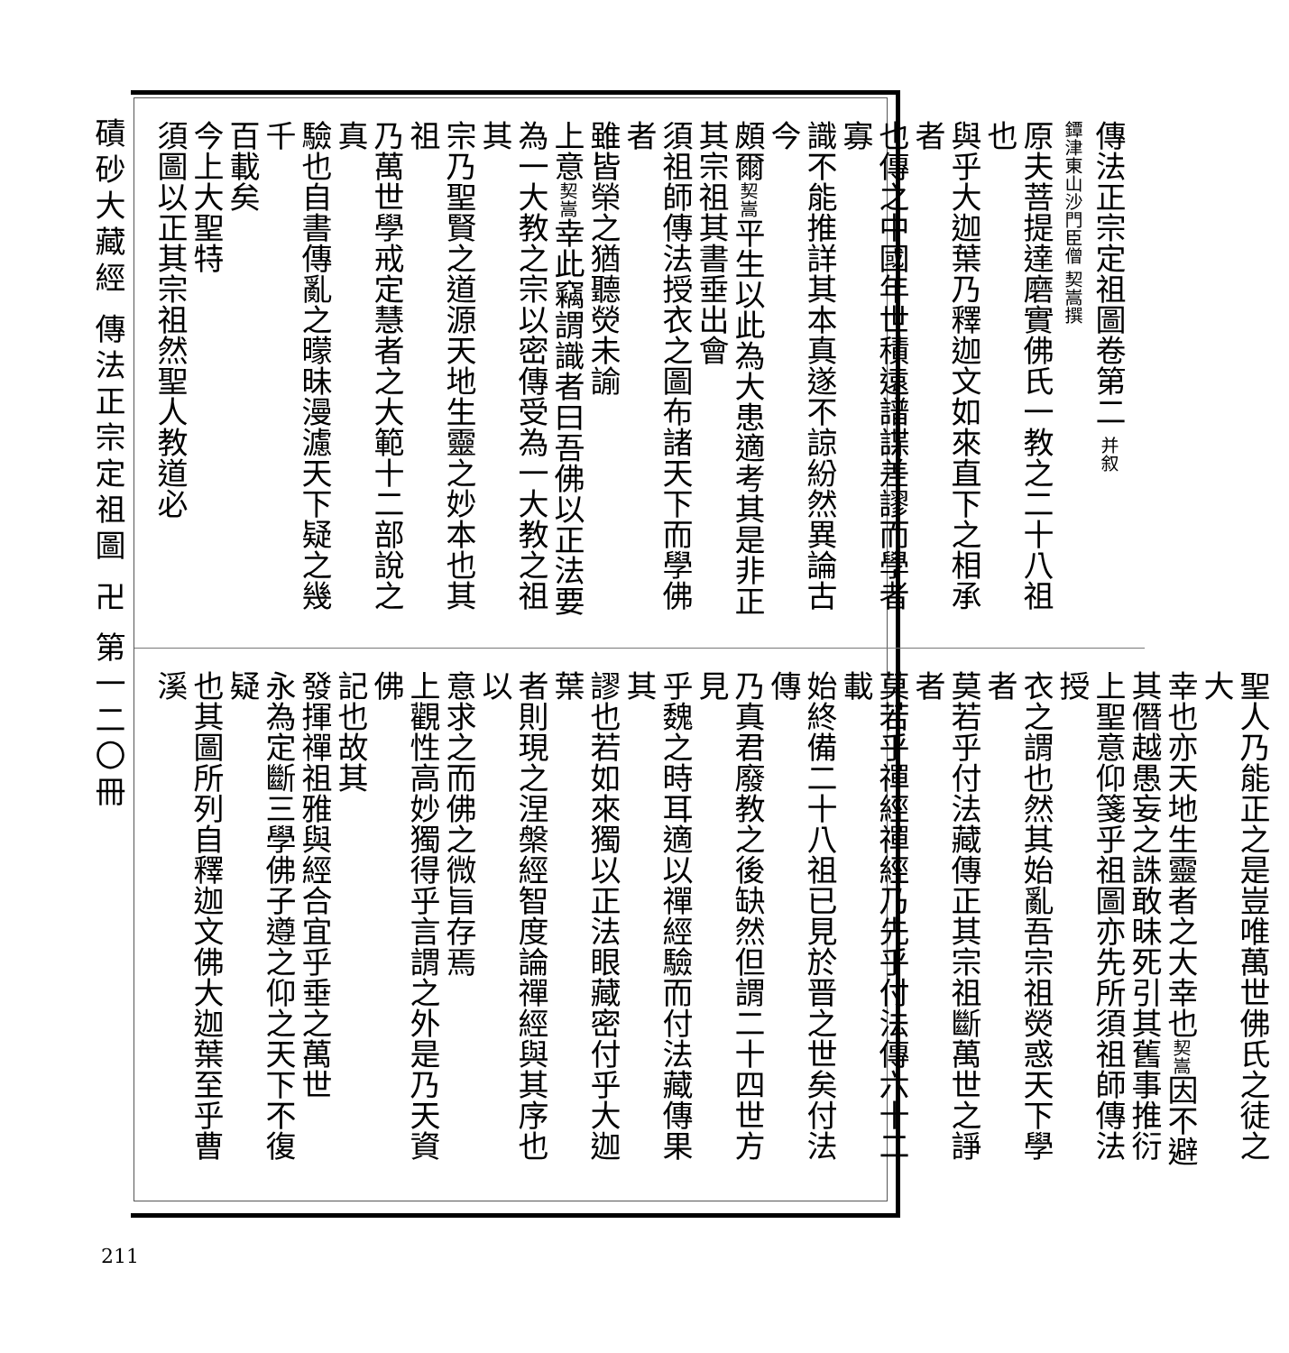磧砂大藏經 傳法正宗定祖圖 卍 第一二〇冊
傳法正宗定祖圖卷第二 并叙
鐔津東山沙門臣僧 契嵩撰
原夫菩提達磨實佛氏一教之二十八祖也
與乎大迦葉乃釋迦文如來直下之相承者
也傳之中國年世積遠譜諜差謬而學者寡
識不能推詳其本真遂不諒紛然異論古今
頗爾契嵩平生以此為大患適考其是非正
其宗祖其書垂出會
須祖師傳法授衣之圖布諸天下而學佛者
雖皆榮之猶聽熒未諭
上意契嵩幸此竊謂識者曰吾佛以正法要
為一大教之宗以密傳受為一大教之祖其
宗乃聖賢之道源天地生靈之妙本也其祖
乃萬世學戒定慧者之大範十二部說之真
驗也自書傳亂之曚昧漫濾天下疑之幾千
百載矣
今上大聖特
須圖以正其宗祖然聖人教道必
聖人乃能正之是豈唯萬世佛氏之徒之大
幸也亦天地生靈者之大幸也契嵩因不避
其僭越愚妄之誅敢昧死引其舊事推衍
上聖意仰箋乎祖圖亦先所須祖師傳法授
衣之謂也然其始亂吾宗祖熒惑天下學者
莫若乎付法藏傳正其宗祖斷萬世之諍者
莫若乎禪經禪經乃先乎付法傳六十二載
始終備二十八祖已見於晋之世矣付法傳
乃真君廢教之後缺然但謂二十四世方見
乎魏之時耳適以禪經驗而付法藏傳果其
謬也若如來獨以正法眼藏密付乎大迦葉
者則現之涅槃經智度論禪經與其序也以
意求之而佛之微旨存焉
上觀性高妙獨得乎言謂之外是乃天資佛
記也故其
發揮禪祖雅與經合宜乎垂之萬世
永為定斷三學佛子遵之仰之天下不復疑
也其圖所列自釋迦文佛大迦葉至乎曹溪
211